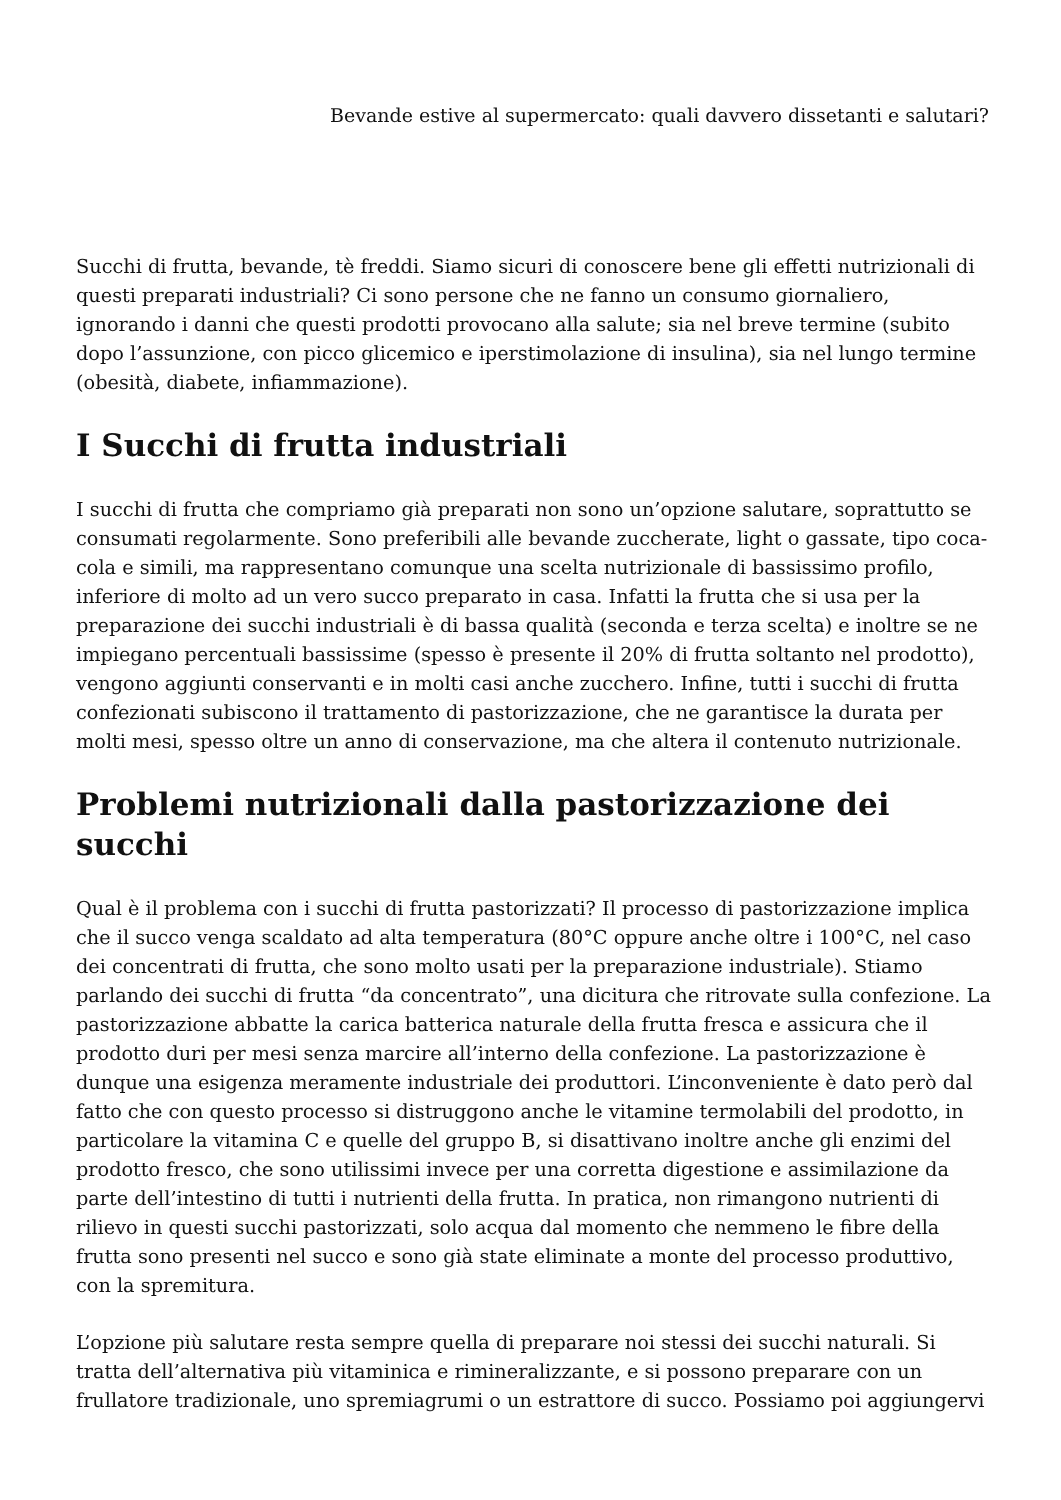Bevande estive al supermercato: quali davvero dissetanti e salutari?
Succhi di frutta, bevande, tè freddi. Siamo sicuri di conoscere bene gli effetti nutrizionali di questi preparati industriali? Ci sono persone che ne fanno un consumo giornaliero, ignorando i danni che questi prodotti provocano alla salute; sia nel breve termine (subito dopo l’assunzione, con picco glicemico e iperstimolazione di insulina), sia nel lungo termine (obesità, diabete, infiammazione).
I Succhi di frutta industriali
I succhi di frutta che compriamo già preparati non sono un’opzione salutare, soprattutto se consumati regolarmente. Sono preferibili alle bevande zuccherate, light o gassate, tipo coca-cola e simili, ma rappresentano comunque una scelta nutrizionale di bassissimo profilo, inferiore di molto ad un vero succo preparato in casa. Infatti la frutta che si usa per la preparazione dei succhi industriali è di bassa qualità (seconda e terza scelta) e inoltre se ne impiegano percentuali bassissime (spesso è presente il 20% di frutta soltanto nel prodotto), vengono aggiunti conservanti e in molti casi anche zucchero. Infine, tutti i succhi di frutta confezionati subiscono il trattamento di pastorizzazione, che ne garantisce la durata per molti mesi, spesso oltre un anno di conservazione, ma che altera il contenuto nutrizionale.
Problemi nutrizionali dalla pastorizzazione dei succhi
Qual è il problema con i succhi di frutta pastorizzati? Il processo di pastorizzazione implica che il succo venga scaldato ad alta temperatura (80°C oppure anche oltre i 100°C, nel caso dei concentrati di frutta, che sono molto usati per la preparazione industriale). Stiamo parlando dei succhi di frutta “da concentrato”, una dicitura che ritrovate sulla confezione. La pastorizzazione abbatte la carica batterica naturale della frutta fresca e assicura che il prodotto duri per mesi senza marcire all’interno della confezione. La pastorizzazione è dunque una esigenza meramente industriale dei produttori. L’inconveniente è dato però dal fatto che con questo processo si distruggono anche le vitamine termolabili del prodotto, in particolare la vitamina C e quelle del gruppo B, si disattivano inoltre anche gli enzimi del prodotto fresco, che sono utilissimi invece per una corretta digestione e assimilazione da parte dell’intestino di tutti i nutrienti della frutta. In pratica, non rimangono nutrienti di rilievo in questi succhi pastorizzati, solo acqua dal momento che nemmeno le fibre della frutta sono presenti nel succo e sono già state eliminate a monte del processo produttivo, con la spremitura.
L’opzione più salutare resta sempre quella di preparare noi stessi dei succhi naturali. Si tratta dell’alternativa più vitaminica e rimineralizzante, e si possono preparare con un frullatore tradizionale, uno spremiagrumi o un estrattore di succo. Possiamo poi aggiungervi